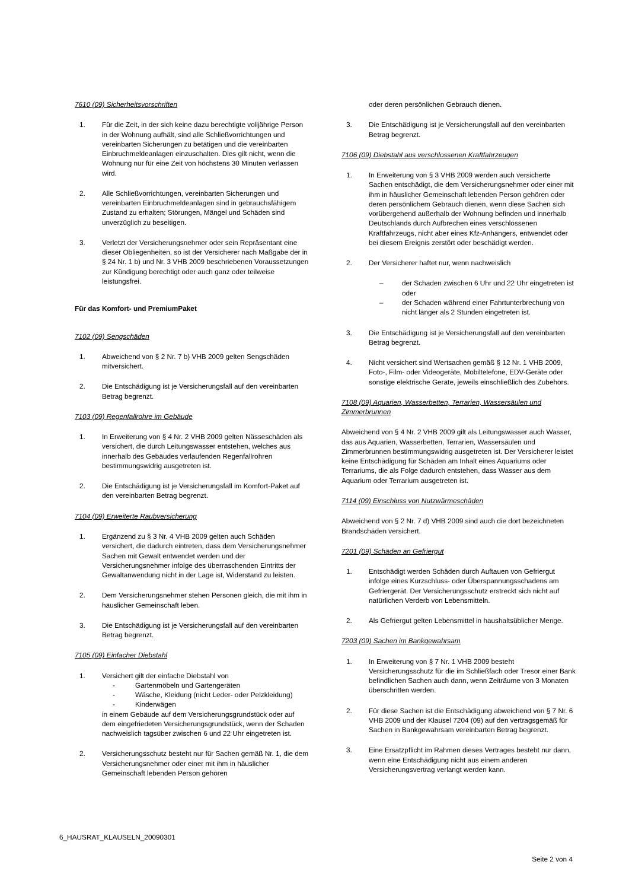7610 (09) Sicherheitsvorschriften
1. Für die Zeit, in der sich keine dazu berechtigte volljährige Person in der Wohnung aufhält, sind alle Schließvorrichtungen und vereinbarten Sicherungen zu betätigen und die vereinbarten Einbruchmeldeanlagen einzuschalten. Dies gilt nicht, wenn die Wohnung nur für eine Zeit von höchstens 30 Minuten verlassen wird.
2. Alle Schließvorrichtungen, vereinbarten Sicherungen und vereinbarten Einbruchmeldeanlagen sind in gebrauchsfähigem Zustand zu erhalten; Störungen, Mängel und Schäden sind unverzüglich zu beseitigen.
3. Verletzt der Versicherungsnehmer oder sein Repräsentant eine dieser Obliegenheiten, so ist der Versicherer nach Maßgabe der in § 24 Nr. 1 b) und Nr. 3 VHB 2009 beschriebenen Voraussetzungen zur Kündigung berechtigt oder auch ganz oder teilweise leistungsfrei.
Für das Komfort- und PremiumPaket
7102 (09) Sengschäden
1. Abweichend von § 2 Nr. 7 b) VHB 2009 gelten Sengschäden mitversichert.
2. Die Entschädigung ist je Versicherungsfall auf den vereinbarten Betrag begrenzt.
7103 (09) Regenfallrohre im Gebäude
1. In Erweiterung von § 4 Nr. 2 VHB 2009 gelten Nässeschäden als versichert, die durch Leitungswasser entstehen, welches aus innerhalb des Gebäudes verlaufenden Regenfallrohren bestimmungswidrig ausgetreten ist.
2. Die Entschädigung ist je Versicherungsfall im Komfort-Paket auf den vereinbarten Betrag begrenzt.
7104 (09) Erweiterte Raubversicherung
1. Ergänzend zu § 3 Nr. 4 VHB 2009 gelten auch Schäden versichert, die dadurch eintreten, dass dem Versicherungsnehmer Sachen mit Gewalt entwendet werden und der Versicherungsnehmer infolge des überraschenden Eintritts der Gewaltanwendung nicht in der Lage ist, Widerstand zu leisten.
2. Dem Versicherungsnehmer stehen Personen gleich, die mit ihm in häuslicher Gemeinschaft leben.
3. Die Entschädigung ist je Versicherungsfall auf den vereinbarten Betrag begrenzt.
7105 (09) Einfacher Diebstahl
1. Versichert gilt der einfache Diebstahl von
- Gartenmöbeln und Gartengeräten
- Wäsche, Kleidung (nicht Leder- oder Pelzkleidung)
- Kinderwägen
in einem Gebäude auf dem Versicherungsgrundstück oder auf dem eingefriedeten Versicherungsgrundstück, wenn der Schaden nachweislich tagsüber zwischen 6 und 22 Uhr eingetreten ist.
2. Versicherungsschutz besteht nur für Sachen gemäß Nr. 1, die dem Versicherungsnehmer oder einer mit ihm in häuslicher Gemeinschaft lebenden Person gehören
oder deren persönlichen Gebrauch dienen.
3. Die Entschädigung ist je Versicherungsfall auf den vereinbarten Betrag begrenzt.
7106 (09) Diebstahl aus verschlossenen Kraftfahrzeugen
1. In Erweiterung von § 3 VHB 2009 werden auch versicherte Sachen entschädigt, die dem Versicherungsnehmer oder einer mit ihm in häuslicher Gemeinschaft lebenden Person gehören oder deren persönlichem Gebrauch dienen, wenn diese Sachen sich vorübergehend außerhalb der Wohnung befinden und innerhalb Deutschlands durch Aufbrechen eines verschlossenen Kraftfahrzeugs, nicht aber eines Kfz-Anhängers, entwendet oder bei diesem Ereignis zerstört oder beschädigt werden.
2. Der Versicherer haftet nur, wenn nachweislich
– der Schaden zwischen 6 Uhr und 22 Uhr eingetreten ist oder
– der Schaden während einer Fahrtunterbrechung von nicht länger als 2 Stunden eingetreten ist.
3. Die Entschädigung ist je Versicherungsfall auf den vereinbarten Betrag begrenzt.
4. Nicht versichert sind Wertsachen gemäß § 12 Nr. 1 VHB 2009, Foto-, Film- oder Videogeräte, Mobiltelefone, EDV-Geräte oder sonstige elektrische Geräte, jeweils einschließlich des Zubehörs.
7108 (09) Aquarien, Wasserbetten, Terrarien, Wassersäulen und Zimmerbrunnen
Abweichend von § 4 Nr. 2 VHB 2009 gilt als Leitungswasser auch Wasser, das aus Aquarien, Wasserbetten, Terrarien, Wassersäulen und Zimmerbrunnen bestimmungswidrig ausgetreten ist. Der Versicherer leistet keine Entschädigung für Schäden am Inhalt eines Aquariums oder Terrariums, die als Folge dadurch entstehen, dass Wasser aus dem Aquarium oder Terrarium ausgetreten ist.
7114 (09) Einschluss von Nutzwärmeschäden
Abweichend von § 2 Nr. 7 d) VHB 2009 sind auch die dort bezeichneten Brandschäden versichert.
7201 (09) Schäden an Gefriergut
1. Entschädigt werden Schäden durch Auftauen von Gefriergut infolge eines Kurzschluss- oder Überspannungsschadens am Gefriergerät. Der Versicherungsschutz erstreckt sich nicht auf natürlichen Verderb von Lebensmitteln.
2. Als Gefriergut gelten Lebensmittel in haushaltsüblicher Menge.
7203 (09) Sachen im Bankgewahrsam
1. In Erweiterung von § 7 Nr. 1 VHB 2009 besteht Versicherungsschutz für die im Schließfach oder Tresor einer Bank befindlichen Sachen auch dann, wenn Zeiträume von 3 Monaten überschritten werden.
2. Für diese Sachen ist die Entschädigung abweichend von § 7 Nr. 6 VHB 2009 und der Klausel 7204 (09) auf den vertragsgemäß für Sachen in Bankgewahrsam vereinbarten Betrag begrenzt.
3. Eine Ersatzpflicht im Rahmen dieses Vertrages besteht nur dann, wenn eine Entschädigung nicht aus einem anderen Versicherungsvertrag verlangt werden kann.
6_HAUSRAT_KLAUSELN_20090301
Seite 2 von 4